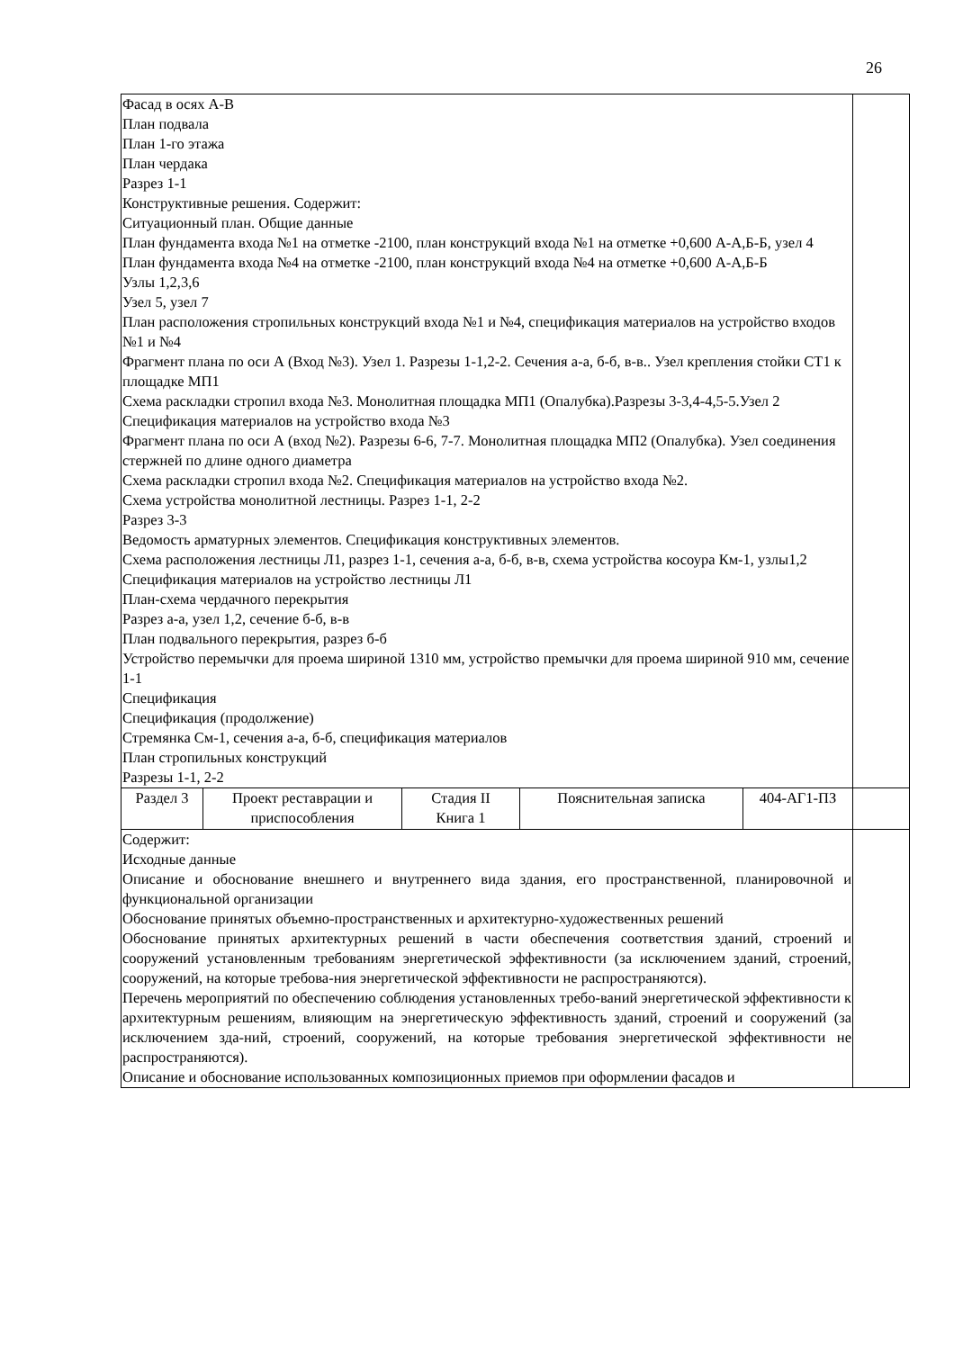26
| Фасад в осях А-В План подвала План 1-го этажа План чердака Разрез 1-1 Конструктивные решения. Содержит: Ситуационный план. Общие данные План фундамента входа №1 на отметке -2100, план конструкций входа №1 на отметке +0,600 А-А,Б-Б, узел 4 План фундамента входа №4 на отметке -2100, план конструкций входа №4 на отметке +0,600 А-А,Б-Б Узлы 1,2,3,6 Узел 5, узел 7 План расположения стропильных конструкций входа №1 и №4, спецификация материалов на устройство входов №1 и №4 Фрагмент плана по оси А (Вход №3). Узел 1. Разрезы 1-1,2-2. Сечения а-а, б-б, в-в.. Узел крепления стойки СТ1 к площадке МП1 Схема раскладки стропил входа №3. Монолитная площадка МП1 (Опалубка).Разрезы 3-3,4-4,5-5.Узел 2 Спецификация материалов на устройство входа №3 Фрагмент плана по оси А (вход №2). Разрезы 6-6, 7-7. Монолитная площадка МП2 (Опалубка). Узел соединения стержней по длине одного диаметра Схема раскладки стропил входа №2. Спецификация материалов на устройство входа №2. Схема устройства монолитной лестницы. Разрез 1-1, 2-2 Разрез 3-3 Ведомость арматурных элементов. Спецификация конструктивных элементов. Схема расположения лестницы Л1, разрез 1-1, сечения а-а, б-б, в-в, схема устройства косоура Км-1, узлы1,2 Спецификация материалов на устройство лестницы Л1 План-схема чердачного перекрытия Разрез а-а, узел 1,2, сечение б-б, в-в План подвального перекрытия, разрез б-б Устройство перемычки для проема шириной 1310 мм, устройство премычки для проема шириной 910 мм, сечение 1-1 Спецификация Спецификация (продолжение) Стремянка См-1, сечения а-а, б-б, спецификация материалов План стропильных конструкций Разрезы 1-1, 2-2 | | | | | |
| Раздел 3 | Проект реставрации и приспособления | Стадия II Книга 1 | Пояснительная записка | 404-АГ1-ПЗ | |
| Содержит: Исходные данные Описание и обоснование внешнего и внутреннего вида здания, его пространственной, планировочной и функциональной организации Обоснование принятых объемно-пространственных и архитектурно-художественных решений Обоснование принятых архитектурных решений в части обеспечения соответствия зданий, строений и сооружений установленным требованиям энергетической эффективности (за исключением зданий, строений, сооружений, на которые требова-ния энергетической эффективности не распространяются). Перечень мероприятий по обеспечению соблюдения установленных требо-ваний энергетической эффективности к архитектурным решениям, влияющим на энергетическую эффективность зданий, строений и сооружений (за исключением зда-ний, строений, сооружений, на которые требования энергетической эффективности не распространяются). Описание и обоснование использованных композиционных приемов при оформлении фасадов и | | | | | |